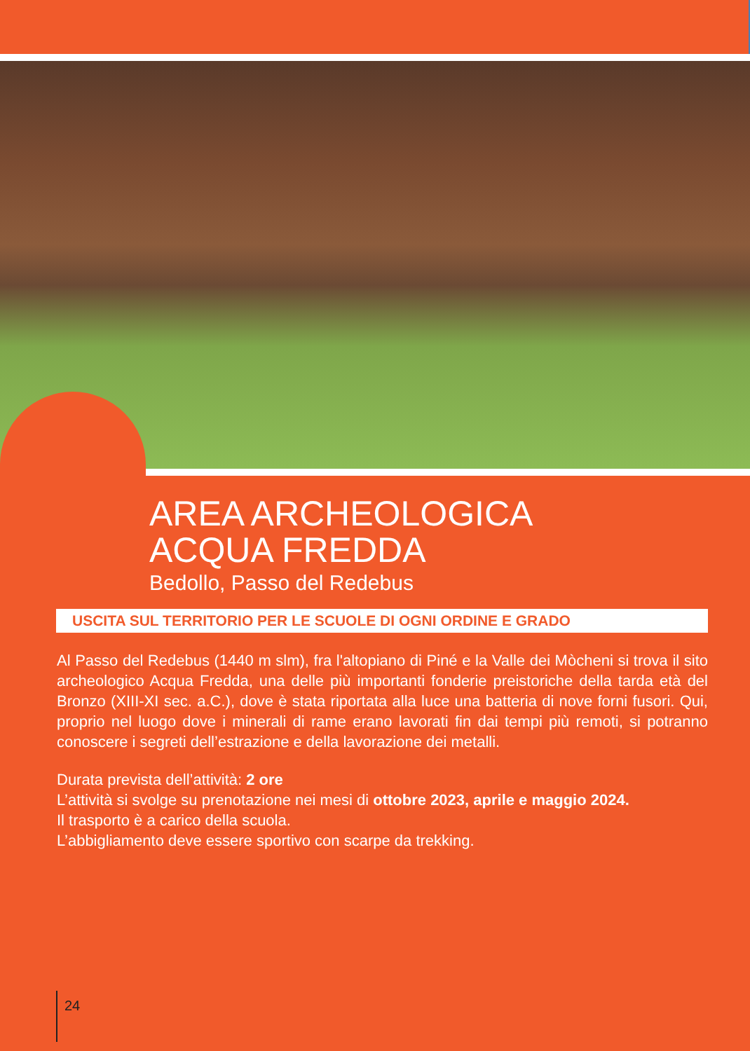AREA ARCHEOLOGICA
ACQUA FREDDA
Bedollo, Passo del Redebus
USCITA SUL TERRITORIO PER LE SCUOLE DI OGNI ORDINE E GRADO
Al Passo del Redebus (1440 m slm), fra l'altopiano di Piné e la Valle dei Mòcheni si trova il sito archeologico Acqua Fredda, una delle più importanti fonderie preistoriche della tarda età del Bronzo (XIII-XI sec. a.C.), dove è stata riportata alla luce una batteria di nove forni fusori. Qui, proprio nel luogo dove i minerali di rame erano lavorati fin dai tempi più remoti, si potranno conoscere i segreti dell’estrazione e della lavorazione dei metalli.
Durata prevista dell’attività: 2 ore
L’attività si svolge su prenotazione nei mesi di ottobre 2023, aprile e maggio 2024.
Il trasporto è a carico della scuola.
L’abbigliamento deve essere sportivo con scarpe da trekking.
24